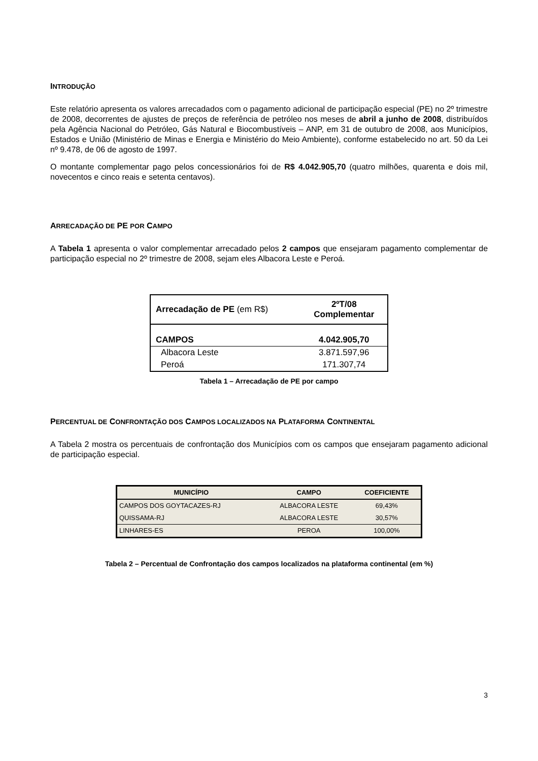INTRODUÇÃO
Este relatório apresenta os valores arrecadados com o pagamento adicional de participação especial (PE) no 2º trimestre de 2008, decorrentes de ajustes de preços de referência de petróleo nos meses de abril a junho de 2008, distribuídos pela Agência Nacional do Petróleo, Gás Natural e Biocombustíveis – ANP, em 31 de outubro de 2008, aos Municípios, Estados e União (Ministério de Minas e Energia e Ministério do Meio Ambiente), conforme estabelecido no art. 50 da Lei nº 9.478, de 06 de agosto de 1997.
O montante complementar pago pelos concessionários foi de R$ 4.042.905,70 (quatro milhões, quarenta e dois mil, novecentos e cinco reais e setenta centavos).
ARRECADAÇÃO DE PE POR CAMPO
A Tabela 1 apresenta o valor complementar arrecadado pelos 2 campos que ensejaram pagamento complementar de participação especial no 2º trimestre de 2008, sejam eles Albacora Leste e Peroá.
| Arrecadação de PE (em R$) | 2ºT/08 Complementar |
| --- | --- |
| CAMPOS | 4.042.905,70 |
| Albacora Leste | 3.871.597,96 |
| Peroá | 171.307,74 |
Tabela 1 – Arrecadação de PE por campo
PERCENTUAL DE CONFRONTAÇÃO DOS CAMPOS LOCALIZADOS NA PLATAFORMA CONTINENTAL
A Tabela 2 mostra os percentuais de confrontação dos Municípios com os campos que ensejaram pagamento adicional de participação especial.
| MUNICÍPIO | CAMPO | COEFICIENTE |
| --- | --- | --- |
| CAMPOS DOS GOYTACAZES-RJ | ALBACORA LESTE | 69,43% |
| QUISSAMA-RJ | ALBACORA LESTE | 30,57% |
| LINHARES-ES | PEROA | 100,00% |
Tabela 2 – Percentual de Confrontação dos campos localizados na plataforma continental (em %)
3